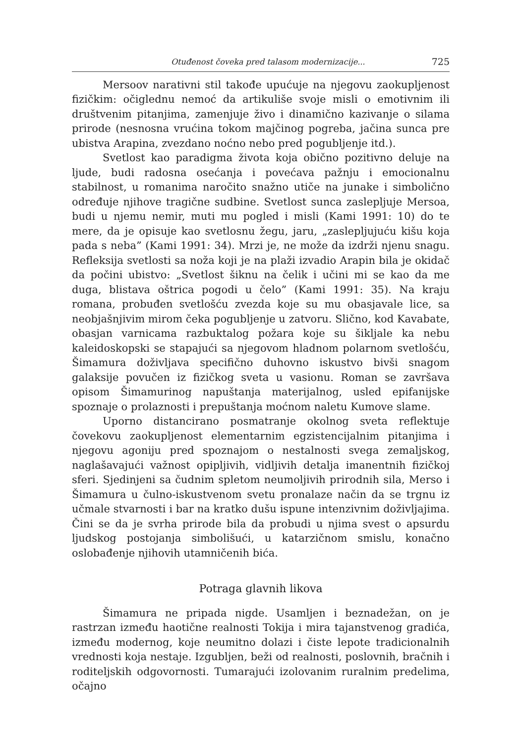Otuđenost čoveka pred talasom modernizacije... 725
Mersoov narativni stil takođe upućuje na njegovu zaokupljenost fizičkim: očiglednu nemoć da artikuliše svoje misli o emotivnim ili društvenim pitanjima, zamenjuje živo i dinamično kazivanje o silama prirode (nesnosna vrućina tokom majčinog pogreba, jačina sunca pre ubistva Arapina, zvezdano noćno nebo pred pogubljenje itd.).
Svetlost kao paradigma života koja obično pozitivno deluje na ljude, budi radosna osećanja i povećava pažnju i emocionalnu stabilnost, u romanima naročito snažno utiče na junake i simbolično određuje njihove tragične sudbine. Svetlost sunca zaslepljuje Mersoa, budi u njemu nemir, muti mu pogled i misli (Kami 1991: 10) do te mere, da je opisuje kao svetlosnu žegu, jaru, „zaslepljujuću kišu koja pada s neba” (Kami 1991: 34). Mrzi je, ne može da izdrži njenu snagu. Refleksija svetlosti sa noža koji je na plaži izvadio Arapin bila je okidač da počini ubistvo: „Svetlost šiknu na čelik i učini mi se kao da me duga, blistava oštrica pogodi u čelo” (Kami 1991: 35). Na kraju romana, probuđen svetlošću zvezda koje su mu obasjavale lice, sa neobjašnjivim mirom čeka pogubljenje u zatvoru. Slično, kod Kavabate, obasjan varnicama razbuktalog požara koje su šikljale ka nebu kaleidoskopski se stapajući sa njegovom hladnom polarnom svetlošću, Šimamura doživljava specifično duhovno iskustvo bivši snagom galaksije povučen iz fizičkog sveta u vasionu. Roman se završava opisom Šimamurinog napuštanja materijalnog, usled epifanijske spoznaje o prolaznosti i prepuštanja moćnom naletu Kumove slame.
Uporno distancirano posmatranje okolnog sveta reflektuje čovekovu zaokupljenost elementarnim egzistencijalnim pitanjima i njegovu agoniju pred spoznajom o nestalnosti svega zemaljskog, naglašavajući važnost opipljivih, vidljivih detalja imanentnih fizičkoj sferi. Sjedinjeni sa čudnim spletom neumoljivih prirodnih sila, Merso i Šimamura u čulno-iskustvenom svetu pronalaze način da se trgnu iz učmale stvarnosti i bar na kratko dušu ispune intenzivnim doživljajima. Čini se da je svrha prirode bila da probudi u njima svest o apsurdu ljudskog postojanja simbolišući, u katarzičnom smislu, konačno oslobađenje njihovih utamničenih bića.
Potraga glavnih likova
Šimamura ne pripada nigde. Usamljen i beznadežan, on je rastrzan između haotične realnosti Tokija i mira tajanstvenog gradića, između modernog, koje neumitno dolazi i čiste lepote tradicionalnih vrednosti koja nestaje. Izgubljen, beži od realnosti, poslovnih, bračnih i roditeljskih odgovornosti. Tumarajući izolovanim ruralnim predelima, očajno